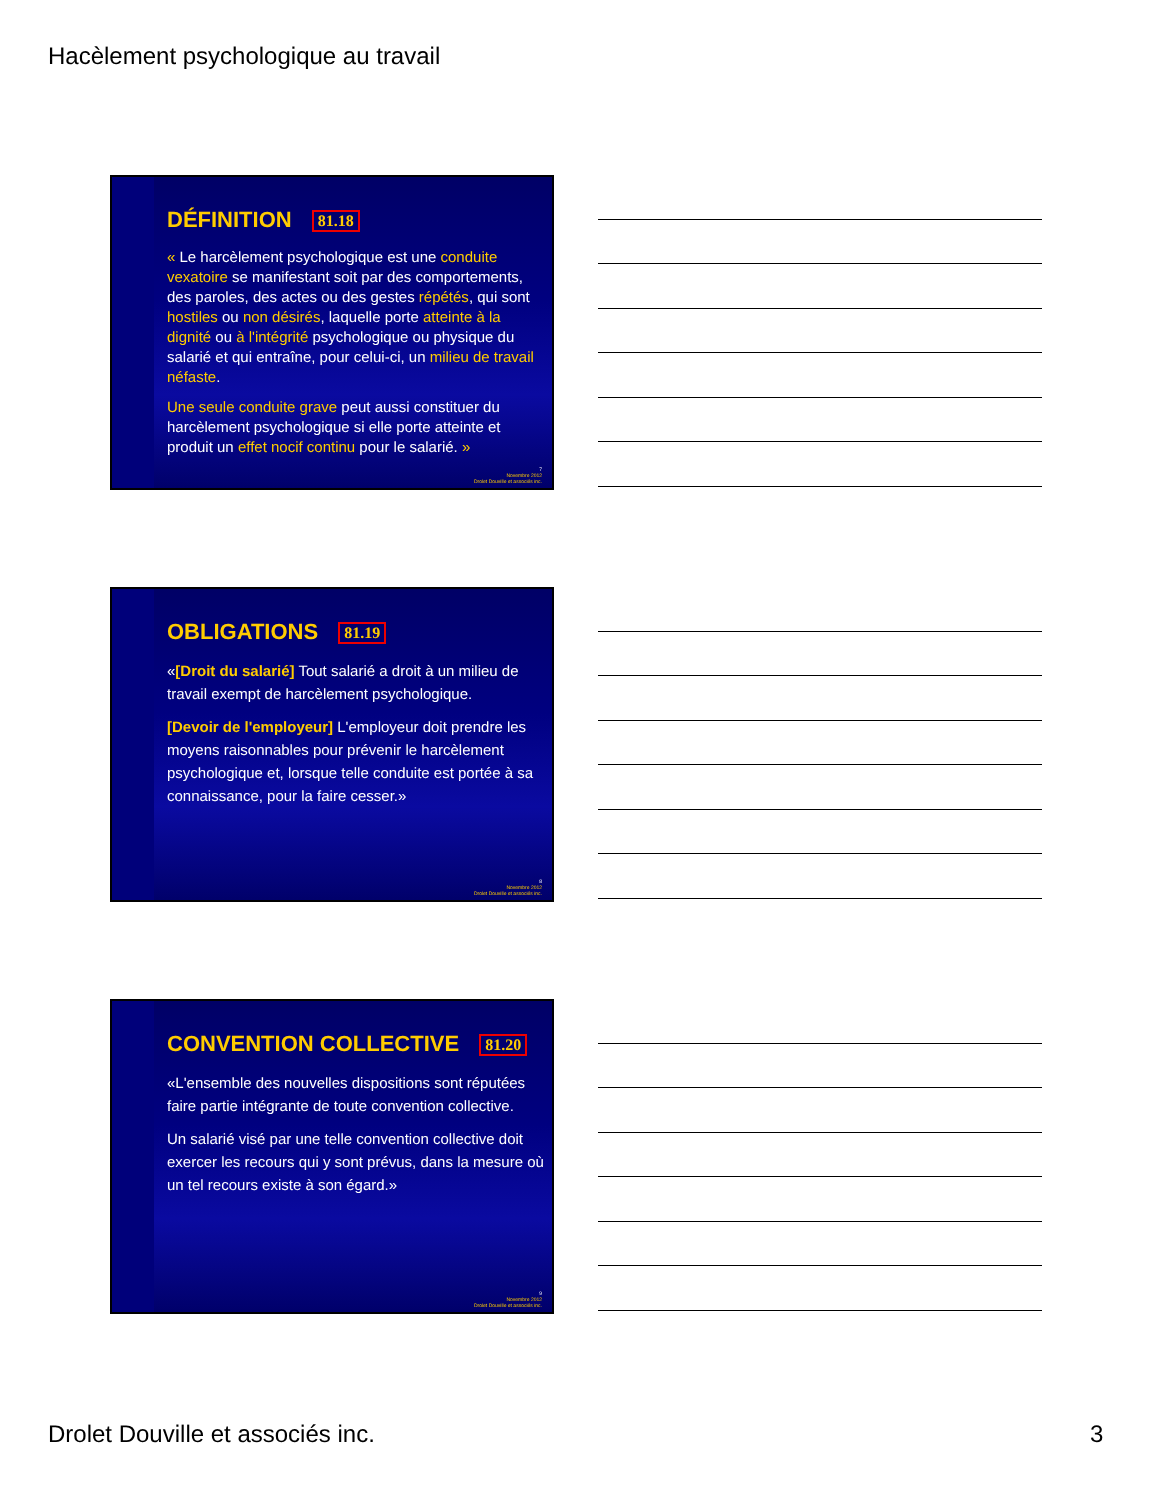Hacèlement psychologique au travail
DÉFINITION 81.18
« Le harcèlement psychologique est une conduite vexatoire se manifestant soit par des comportements, des paroles, des actes ou des gestes répétés, qui sont hostiles ou non désirés, laquelle porte atteinte à la dignité ou à l'intégrité psychologique ou physique du salarié et qui entraîne, pour celui-ci, un milieu de travail néfaste.
Une seule conduite grave peut aussi constituer du harcèlement psychologique si elle porte atteinte et produit un effet nocif continu pour le salarié. »
7
Novembre 2012
Drolet Douville et associés inc.
OBLIGATIONS 81.19
«[Droit du salarié] Tout salarié a droit à un milieu de travail exempt de harcèlement psychologique.
[Devoir de l'employeur] L'employeur doit prendre les moyens raisonnables pour prévenir le harcèlement psychologique et, lorsque telle conduite est portée à sa connaissance, pour la faire cesser.»
8
Novembre 2012
Drolet Douville et associés inc.
CONVENTION COLLECTIVE 81.20
«L'ensemble des nouvelles dispositions sont réputées faire partie intégrante de toute convention collective.
Un salarié visé par une telle convention collective doit exercer les recours qui y sont prévus, dans la mesure où un tel recours existe à son égard.»
9
Novembre 2012
Drolet Douville et associés inc.
Drolet Douville et associés inc.
3